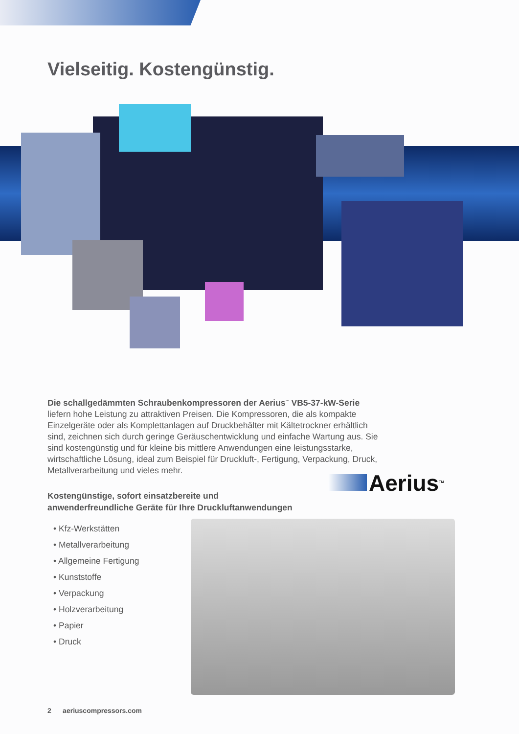Vielseitig. Kostengünstig.
Die schallgedämmten Schraubenkompressoren der Aerius<sup>™</sup> VB5-37-kW-Serie liefern hohe Leistung zu attraktiven Preisen. Die Kompressoren, die als kompakte Einzelgeräte oder als Komplettanlagen auf Druckbehälter mit Kältetrockner erhältlich sind, zeichnen sich durch geringe Geräuschentwicklung und einfache Wartung aus. Sie sind kostengünstig und für kleine bis mittlere Anwendungen eine leistungsstarke, wirtschaftliche Lösung, ideal zum Beispiel für Druckluft-, Fertigung, Verpackung, Druck, Metallverarbeitung und vieles mehr.
Kostengünstige, sofort einsatzbereite und
anwenderfreundliche Geräte für Ihre Druckluftanwendungen
• Kfz-Werkstätten
• Metallverarbeitung
• Allgemeine Fertigung
• Kunststoffe
• Verpackung
• Holzverarbeitung
• Papier
• Druck
Aerius<sup>TM</sup>
2 aeriuscompressors.com